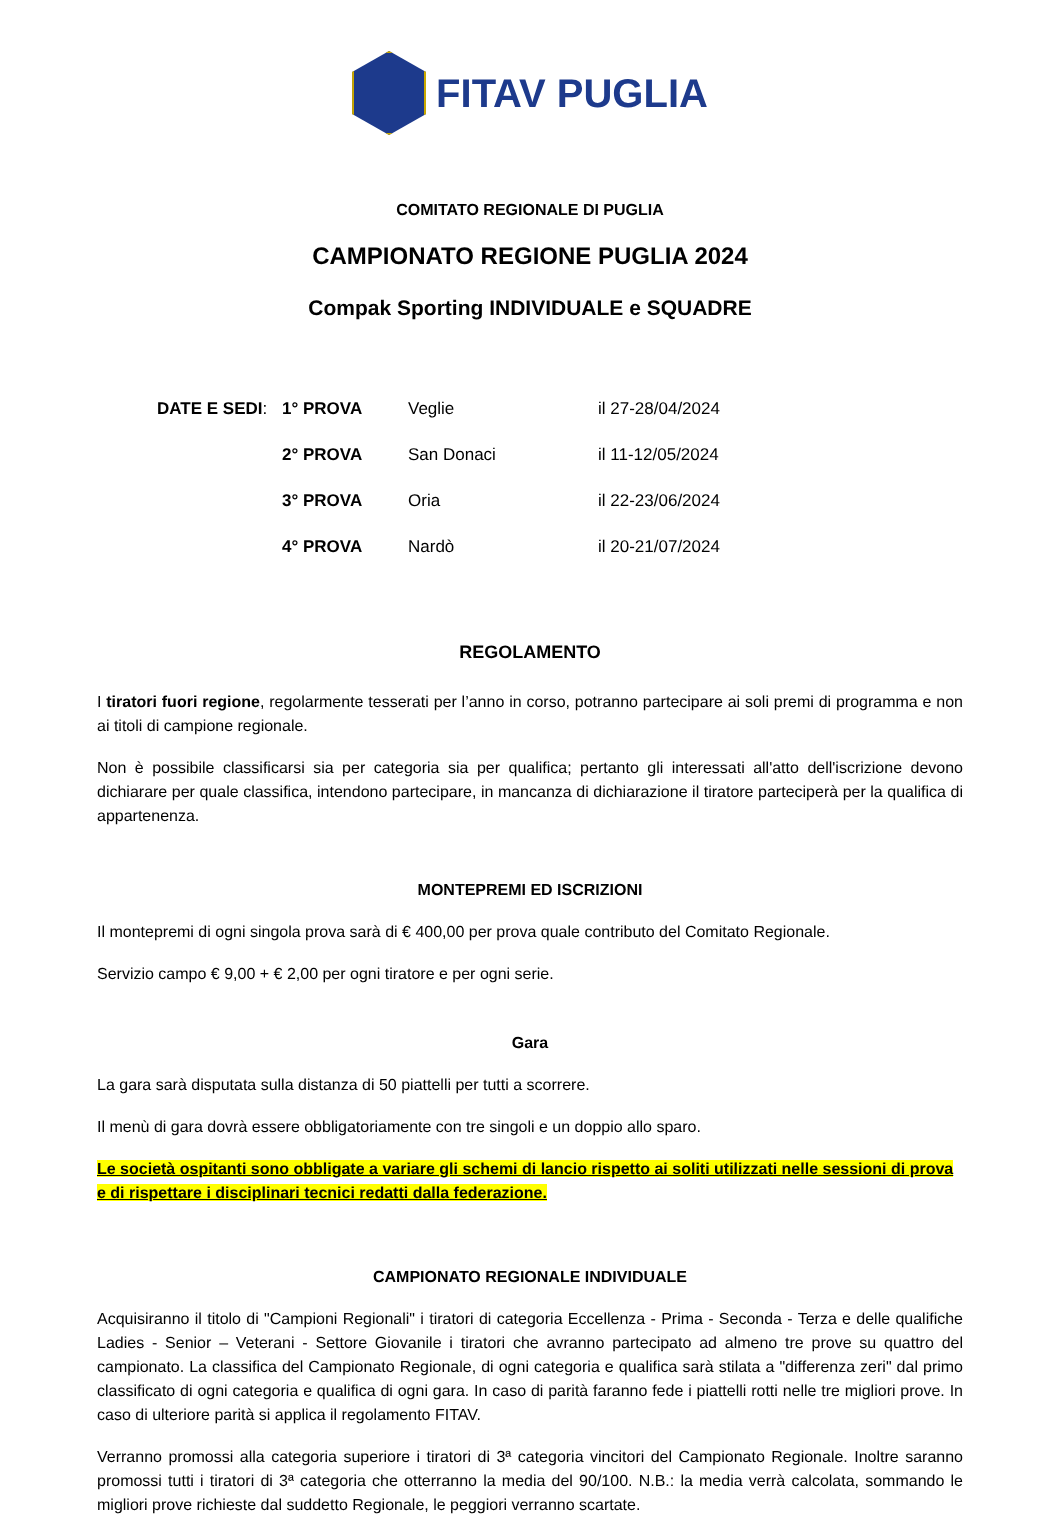FITAV PUGLIA
COMITATO REGIONALE DI PUGLIA
CAMPIONATO REGIONE PUGLIA 2024
Compak Sporting INDIVIDUALE e SQUADRE
| DATE E SEDI : | 1° PROVA | Veglie | il 27-28/04/2024 |
| | 2° PROVA | San Donaci | il 11-12/05/2024 |
| | 3° PROVA | Oria | il 22-23/06/2024 |
| | 4° PROVA | Nardò | il 20-21/07/2024 |
REGOLAMENTO
I tiratori fuori regione, regolarmente tesserati per l’anno in corso, potranno partecipare ai soli premi di programma e non ai titoli di campione regionale.
Non è possibile classificarsi sia per categoria sia per qualifica; pertanto gli interessati all'atto dell'iscrizione devono dichiarare per quale classifica, intendono partecipare, in mancanza di dichiarazione il tiratore parteciperà per la qualifica di appartenenza.
MONTEPREMI ED ISCRIZIONI
Il montepremi di ogni singola prova sarà di € 400,00 per prova quale contributo del Comitato Regionale.
Servizio campo € 9,00 + € 2,00 per ogni tiratore e per ogni serie.
Gara
La gara sarà disputata sulla distanza di 50 piattelli per tutti a scorrere.
Il menù di gara dovrà essere obbligatoriamente con tre singoli e un doppio allo sparo.
Le società ospitanti sono obbligate a variare gli schemi di lancio rispetto ai soliti utilizzati nelle sessioni di prova e di rispettare i disciplinari tecnici redatti dalla federazione.
CAMPIONATO REGIONALE INDIVIDUALE
Acquisiranno il titolo di "Campioni Regionali" i tiratori di categoria Eccellenza - Prima - Seconda - Terza e delle qualifiche Ladies - Senior – Veterani - Settore Giovanile i tiratori che avranno partecipato ad almeno tre prove su quattro del campionato. La classifica del Campionato Regionale, di ogni categoria e qualifica sarà stilata a "differenza zeri" dal primo classificato di ogni categoria e qualifica di ogni gara. In caso di parità faranno fede i piattelli rotti nelle tre migliori prove. In caso di ulteriore parità si applica il regolamento FITAV.
Verranno promossi alla categoria superiore i tiratori di 3ª categoria vincitori del Campionato Regionale. Inoltre saranno promossi tutti i tiratori di 3ª categoria che otterranno la media del 90/100. N.B.: la media verrà calcolata, sommando le migliori prove richieste dal suddetto Regionale, le peggiori verranno scartate.